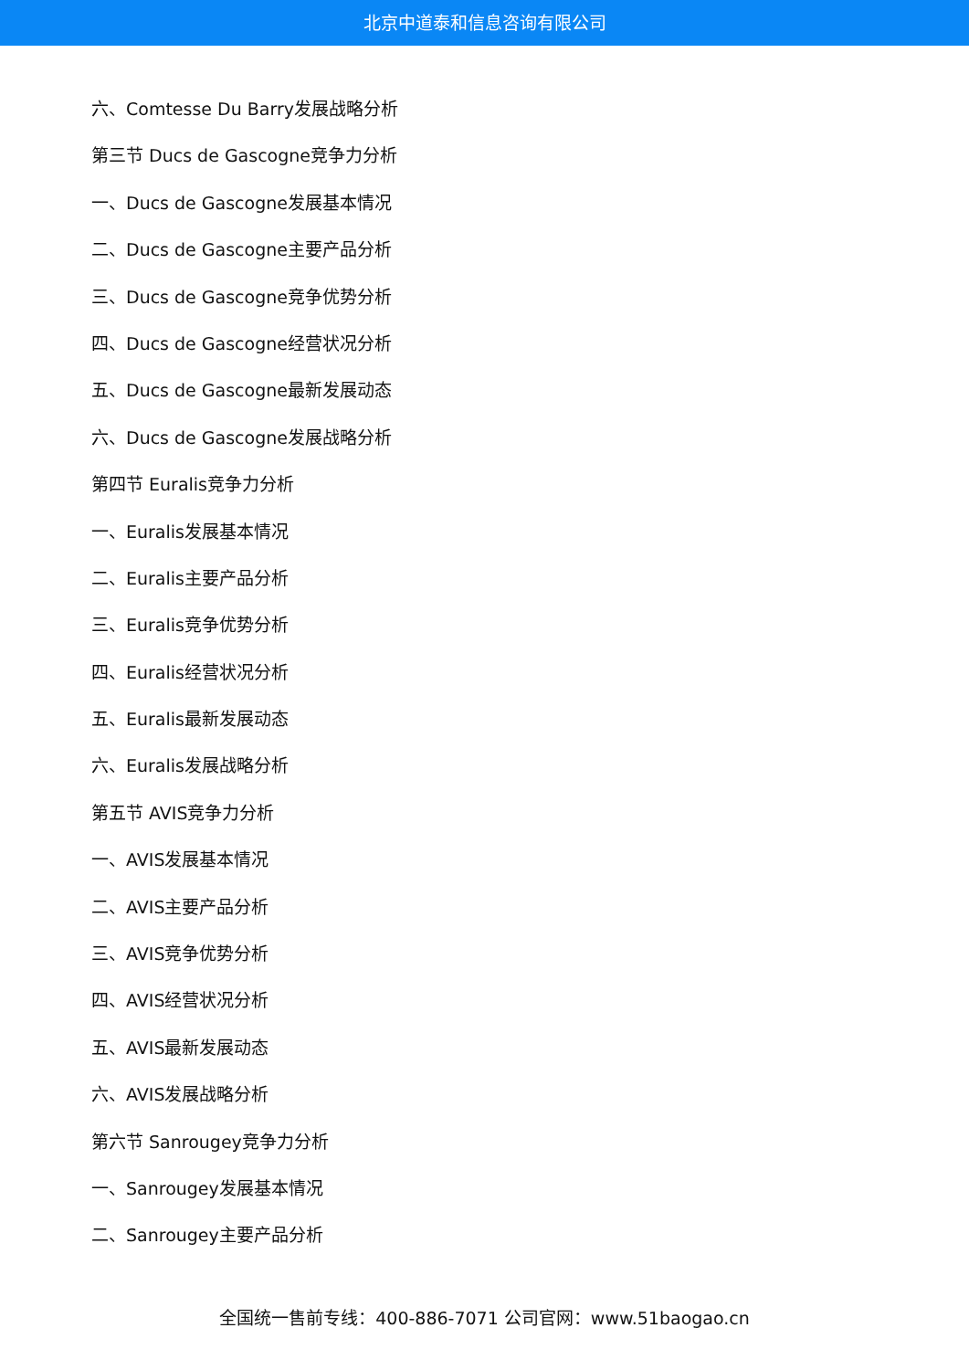北京中道泰和信息咨询有限公司
六、Comtesse Du Barry发展战略分析
第三节 Ducs de Gascogne竞争力分析
一、Ducs de Gascogne发展基本情况
二、Ducs de Gascogne主要产品分析
三、Ducs de Gascogne竞争优势分析
四、Ducs de Gascogne经营状况分析
五、Ducs de Gascogne最新发展动态
六、Ducs de Gascogne发展战略分析
第四节 Euralis竞争力分析
一、Euralis发展基本情况
二、Euralis主要产品分析
三、Euralis竞争优势分析
四、Euralis经营状况分析
五、Euralis最新发展动态
六、Euralis发展战略分析
第五节 AVIS竞争力分析
一、AVIS发展基本情况
二、AVIS主要产品分析
三、AVIS竞争优势分析
四、AVIS经营状况分析
五、AVIS最新发展动态
六、AVIS发展战略分析
第六节 Sanrougey竞争力分析
一、Sanrougey发展基本情况
二、Sanrougey主要产品分析
全国统一售前专线：400-886-7071 公司官网：www.51baogao.cn